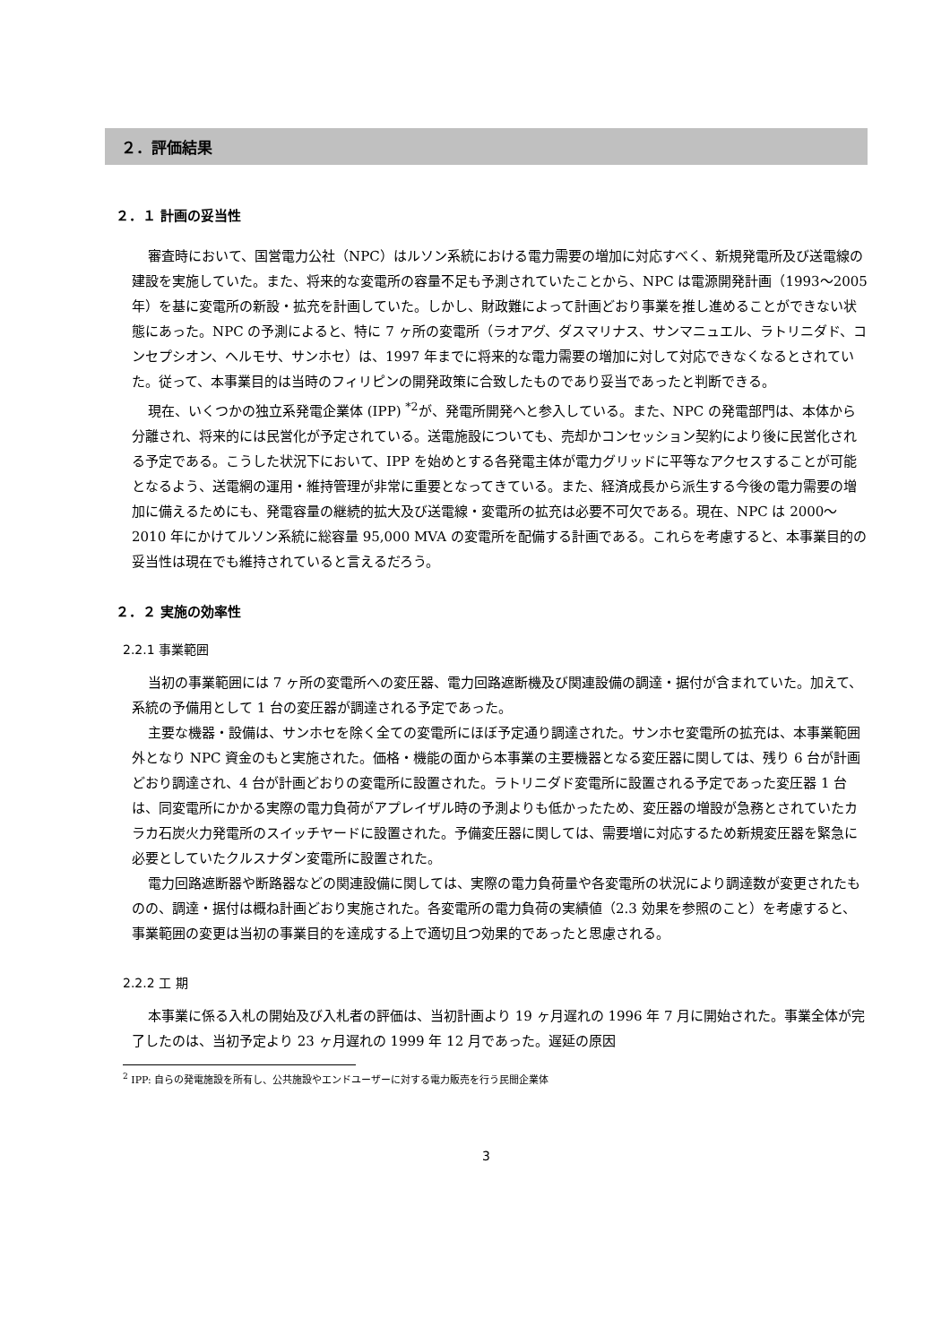２．評価結果
２．１ 計画の妥当性
審査時において、国営電力公社（NPC）はルソン系統における電力需要の増加に対応すべく、新規発電所及び送電線の建設を実施していた。また、将来的な変電所の容量不足も予測されていたことから、NPC は電源開発計画（1993〜2005 年）を基に変電所の新設・拡充を計画していた。しかし、財政難によって計画どおり事業を推し進めることができない状態にあった。NPC の予測によると、特に 7 ヶ所の変電所（ラオアグ、ダスマリナス、サンマニュエル、ラトリニダド、コンセプシオン、ヘルモサ、サンホセ）は、1997 年までに将来的な電力需要の増加に対して対応できなくなるとされていた。従って、本事業目的は当時のフィリピンの開発政策に合致したものであり妥当であったと判断できる。
現在、いくつかの独立系発電企業体 (IPP) <sup>*2</sup>が、発電所開発へと参入している。また、NPC の発電部門は、本体から分離され、将来的には民営化が予定されている。送電施設についても、売却かコンセッション契約により後に民営化される予定である。こうした状況下において、IPP を始めとする各発電主体が電力グリッドに平等なアクセスすることが可能となるよう、送電網の運用・維持管理が非常に重要となってきている。また、経済成長から派生する今後の電力需要の増加に備えるためにも、発電容量の継続的拡大及び送電線・変電所の拡充は必要不可欠である。現在、NPC は 2000〜2010 年にかけてルソン系統に総容量 95,000 MVA の変電所を配備する計画である。これらを考慮すると、本事業目的の妥当性は現在でも維持されていると言えるだろう。
２．２ 実施の効率性
2.2.1 事業範囲
当初の事業範囲には 7 ヶ所の変電所への変圧器、電力回路遮断機及び関連設備の調達・据付が含まれていた。加えて、系統の予備用として 1 台の変圧器が調達される予定であった。
主要な機器・設備は、サンホセを除く全ての変電所にほぼ予定通り調達された。サンホセ変電所の拡充は、本事業範囲外となり NPC 資金のもと実施された。価格・機能の面から本事業の主要機器となる変圧器に関しては、残り 6 台が計画どおり調達され、4 台が計画どおりの変電所に設置された。ラトリニダド変電所に設置される予定であった変圧器 1 台は、同変電所にかかる実際の電力負荷がアプレイザル時の予測よりも低かったため、変圧器の増設が急務とされていたカラカ石炭火力発電所のスイッチヤードに設置された。予備変圧器に関しては、需要増に対応するため新規変圧器を緊急に必要としていたクルスナダン変電所に設置された。
電力回路遮断器や断路器などの関連設備に関しては、実際の電力負荷量や各変電所の状況により調達数が変更されたものの、調達・据付は概ね計画どおり実施された。各変電所の電力負荷の実績値（2.3 効果を参照のこと）を考慮すると、事業範囲の変更は当初の事業目的を達成する上で適切且つ効果的であったと思慮される。
2.2.2 工 期
本事業に係る入札の開始及び入札者の評価は、当初計画より 19 ヶ月遅れの 1996 年 7 月に開始された。事業全体が完了したのは、当初予定より 23 ヶ月遅れの 1999 年 12 月であった。遅延の原因
<sup>2</sup> IPP: 自らの発電施設を所有し、公共施設やエンドユーザーに対する電力販売を行う民間企業体
3